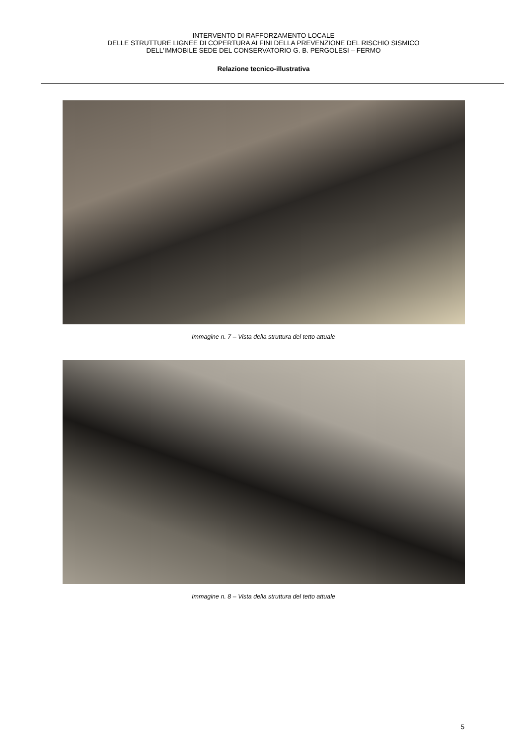INTERVENTO DI RAFFORZAMENTO LOCALE
DELLE STRUTTURE LIGNEE DI COPERTURA AI FINI DELLA PREVENZIONE DEL RISCHIO SISMICO
DELL'IMMOBILE SEDE DEL CONSERVATORIO G. B. PERGOLESI – FERMO
Relazione tecnico-illustrativa
Immagine n. 7 – Vista della struttura del tetto attuale
Immagine n. 8 – Vista della struttura del tetto attuale
5